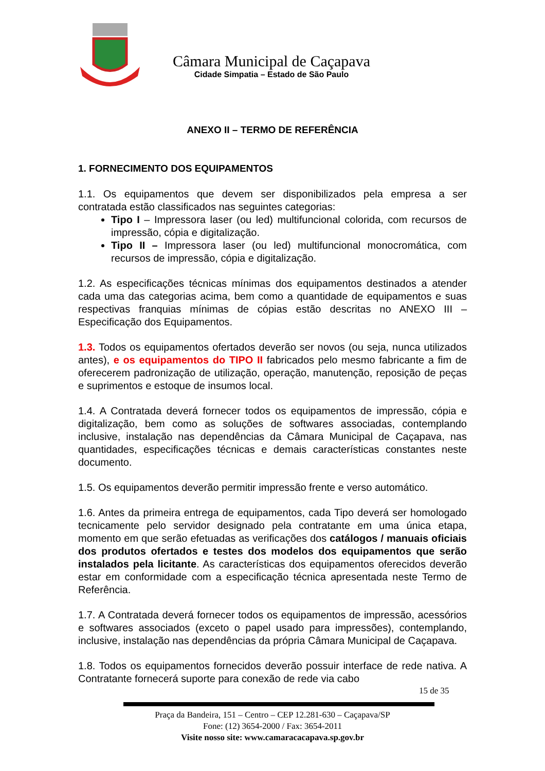Câmara Municipal de Caçapava
Cidade Simpatia – Estado de São Paulo
ANEXO II – TERMO DE REFERÊNCIA
1. FORNECIMENTO DOS EQUIPAMENTOS
1.1. Os equipamentos que devem ser disponibilizados pela empresa a ser contratada estão classificados nas seguintes categorias:
Tipo I – Impressora laser (ou led) multifuncional colorida, com recursos de impressão, cópia e digitalização.
Tipo II – Impressora laser (ou led) multifuncional monocromática, com recursos de impressão, cópia e digitalização.
1.2. As especificações técnicas mínimas dos equipamentos destinados a atender cada uma das categorias acima, bem como a quantidade de equipamentos e suas respectivas franquias mínimas de cópias estão descritas no ANEXO III – Especificação dos Equipamentos.
1.3. Todos os equipamentos ofertados deverão ser novos (ou seja, nunca utilizados antes), e os equipamentos do TIPO II fabricados pelo mesmo fabricante a fim de oferecerem padronização de utilização, operação, manutenção, reposição de peças e suprimentos e estoque de insumos local.
1.4. A Contratada deverá fornecer todos os equipamentos de impressão, cópia e digitalização, bem como as soluções de softwares associadas, contemplando inclusive, instalação nas dependências da Câmara Municipal de Caçapava, nas quantidades, especificações técnicas e demais características constantes neste documento.
1.5. Os equipamentos deverão permitir impressão frente e verso automático.
1.6. Antes da primeira entrega de equipamentos, cada Tipo deverá ser homologado tecnicamente pelo servidor designado pela contratante em uma única etapa, momento em que serão efetuadas as verificações dos catálogos / manuais oficiais dos produtos ofertados e testes dos modelos dos equipamentos que serão instalados pela licitante. As características dos equipamentos oferecidos deverão estar em conformidade com a especificação técnica apresentada neste Termo de Referência.
1.7. A Contratada deverá fornecer todos os equipamentos de impressão, acessórios e softwares associados (exceto o papel usado para impressões), contemplando, inclusive, instalação nas dependências da própria Câmara Municipal de Caçapava.
1.8. Todos os equipamentos fornecidos deverão possuir interface de rede nativa. A Contratante fornecerá suporte para conexão de rede via cabo
15 de 35
Praça da Bandeira, 151 – Centro – CEP 12.281-630 – Caçapava/SP
Fone: (12) 3654-2000 / Fax: 3654-2011
Visite nosso site: www.camaracacapava.sp.gov.br